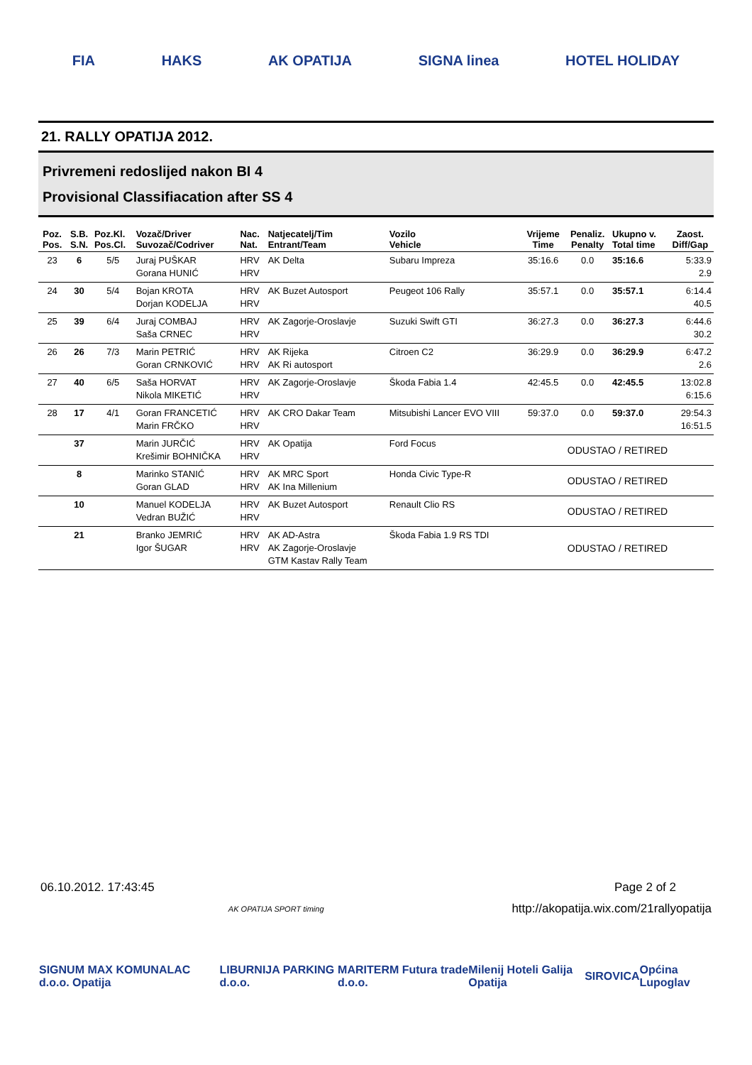FIA HAKS AK OPATIJA SIGNA linea HOTEL HOLIDAY
21. RALLY OPATIJA 2012.
Privremeni redoslijed nakon BI 4
Provisional Classifiacation after SS 4
| Poz. Pos. | S.B. S.N. | Poz.Kl. Pos.Cl. | Vozač/Driver Suvozač/Codriver | Nac. Nat. | Natjecatelj/Tim Entrant/Team | Vozilo Vehicle | Vrijeme Time | Penaliz. Penalty | Ukupno v. Total time | Zaost. Diff/Gap |
| --- | --- | --- | --- | --- | --- | --- | --- | --- | --- | --- |
| 23 | 6 | 5/5 | Juraj PUŠKAR Gorana HUNIĆ | HRV HRV | AK Delta | Subaru Impreza | 35:16.6 | 0.0 | 35:16.6 | 5:33.9 2.9 |
| 24 | 30 | 5/4 | Bojan KROTA Dorjan KODELJA | HRV HRV | AK Buzet Autosport | Peugeot 106 Rally | 35:57.1 | 0.0 | 35:57.1 | 6:14.4 40.5 |
| 25 | 39 | 6/4 | Juraj COMBAJ Saša CRNEC | HRV HRV | AK Zagorje-Oroslavje | Suzuki Swift GTI | 36:27.3 | 0.0 | 36:27.3 | 6:44.6 30.2 |
| 26 | 26 | 7/3 | Marin PETRIĆ Goran CRNKOVIĆ | HRV HRV | AK Rijeka AK Ri autosport | Citroen C2 | 36:29.9 | 0.0 | 36:29.9 | 6:47.2 2.6 |
| 27 | 40 | 6/5 | Saša HORVAT Nikola MIKETIĆ | HRV HRV | AK Zagorje-Oroslavje | Škoda Fabia 1.4 | 42:45.5 | 0.0 | 42:45.5 | 13:02.8 6:15.6 |
| 28 | 17 | 4/1 | Goran FRANCETIĆ Marin FRČKO | HRV HRV | AK CRO Dakar Team | Mitsubishi Lancer EVO VIII | 59:37.0 | 0.0 | 59:37.0 | 29:54.3 16:51.5 |
| | 37 | | Marin JURČIĆ Krešimir BOHNIČKA | HRV HRV | AK Opatija | Ford Focus | ODUSTAO / RETIRED | | | |
| | 8 | | Marinko STANIĆ Goran GLAD | HRV HRV | AK MRC Sport AK Ina Millenium | Honda Civic Type-R | ODUSTAO / RETIRED | | | |
| | 10 | | Manuel KODELJA Vedran BUŽIĆ | HRV HRV | AK Buzet Autosport | Renault Clio RS | ODUSTAO / RETIRED | | | |
| | 21 | | Branko JEMRIĆ Igor ŠUGAR | HRV HRV | AK AD-Astra AK Zagorje-Oroslavje GTM Kastav Rally Team | Škoda Fabia 1.9 RS TDI | ODUSTAO / RETIRED | | | |
06.10.2012. 17:43:45 Page 2 of 2
AK OPATIJA SPORT timing http://akopatija.wix.com/21rallyopatija
SIGNUM MAX KOMUNALAC d.o.o. Opatija LIBURNIJA PARKING d.o.o. MARITERM Futura trade d.o.o. Milenij Hoteli Galija Opatija SIROVICA Općina Lupoglav